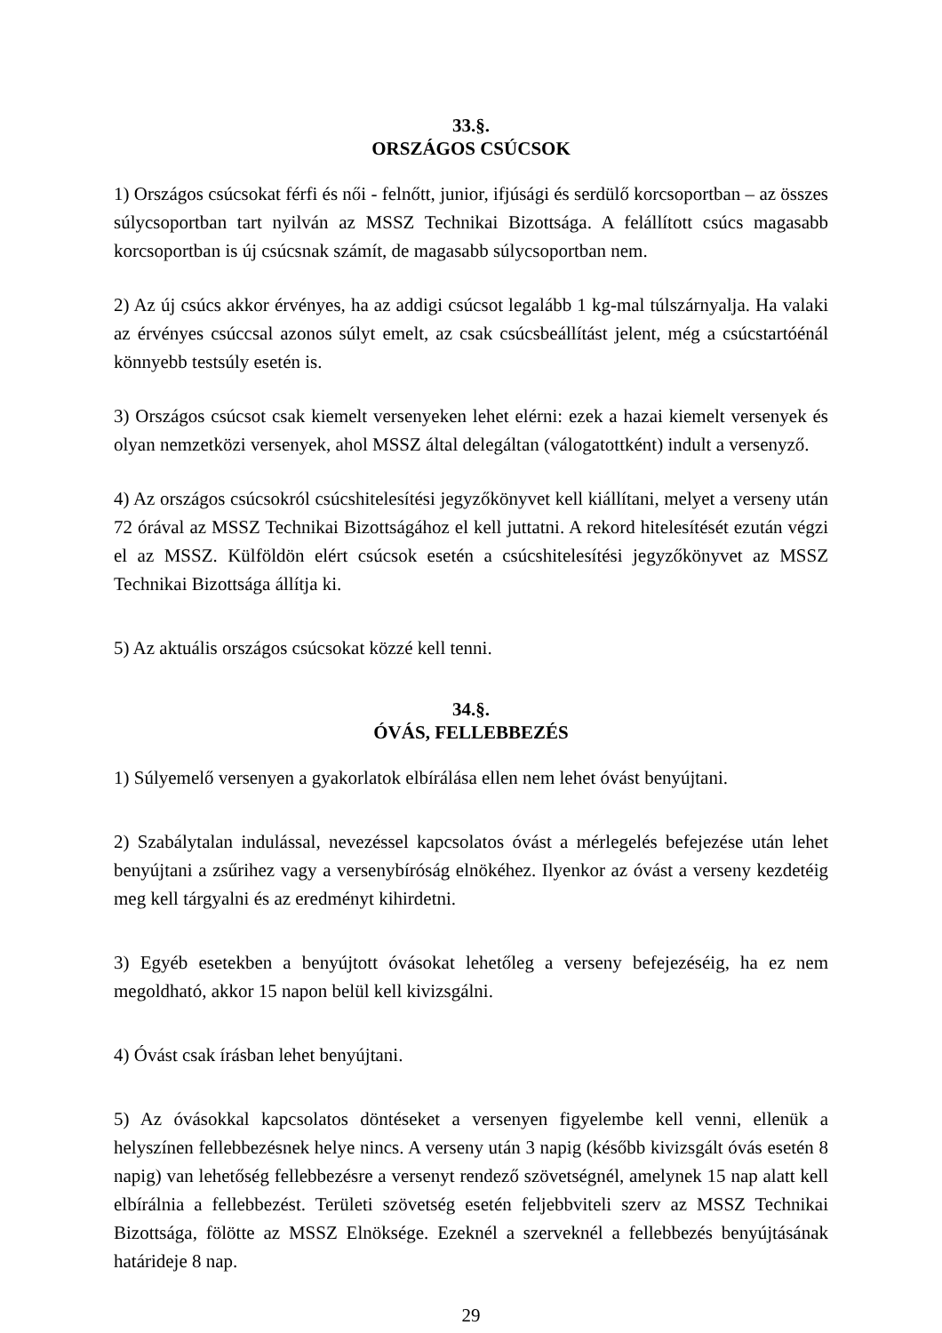33.§.
ORSZÁGOS CSÚCSOK
1) Országos csúcsokat férfi és női - felnőtt, junior, ifjúsági és serdülő korcsoportban – az összes súlycsoportban tart nyilván az MSSZ Technikai Bizottsága. A felállított csúcs magasabb korcsoportban is új csúcsnak számít, de magasabb súlycsoportban nem.
2) Az új csúcs akkor érvényes, ha az addigi csúcsot legalább 1 kg-mal túlszárnyalja. Ha valaki az érvényes csúccsal azonos súlyt emelt, az csak csúcsbeállítást jelent, még a csúcstartóénál könnyebb testsúly esetén is.
3) Országos csúcsot csak kiemelt versenyeken lehet elérni: ezek a hazai kiemelt versenyek és olyan nemzetközi versenyek, ahol MSSZ által delegáltan (válogatottként) indult a versenyző.
4) Az országos csúcsokról csúcshitelesítési jegyzőkönyvet kell kiállítani, melyet a verseny után 72 órával az MSSZ Technikai Bizottságához el kell juttatni. A rekord hitelesítését ezután végzi el az MSSZ. Külföldön elért csúcsok esetén a csúcshitelesítési jegyzőkönyvet az MSSZ Technikai Bizottsága állítja ki.
5) Az aktuális országos csúcsokat közzé kell tenni.
34.§.
ÓVÁS, FELLEBBEZÉS
1) Súlyemelő versenyen a gyakorlatok elbírálása ellen nem lehet óvást benyújtani.
2) Szabálytalan indulással, nevezéssel kapcsolatos óvást a mérlegelés befejezése után lehet benyújtani a zsűrihez vagy a versenybíróság elnökéhez. Ilyenkor az óvást a verseny kezdetéig meg kell tárgyalni és az eredményt kihirdetni.
3) Egyéb esetekben a benyújtott óvásokat lehetőleg a verseny befejezéséig, ha ez nem megoldható, akkor 15 napon belül kell kivizsgálni.
4) Óvást csak írásban lehet benyújtani.
5) Az óvásokkal kapcsolatos döntéseket a versenyen figyelembe kell venni, ellenük a helyszínen fellebbezésnek helye nincs. A verseny után 3 napig (később kivizsgált óvás esetén 8 napig) van lehetőség fellebbezésre a versenyt rendező szövetségnél, amelynek 15 nap alatt kell elbírálnia a fellebbezést. Területi szövetség esetén feljebbviteli szerv az MSSZ Technikai Bizottsága, fölötte az MSSZ Elnöksége. Ezeknél a szerveknél a fellebbezés benyújtásának határideje 8 nap.
29